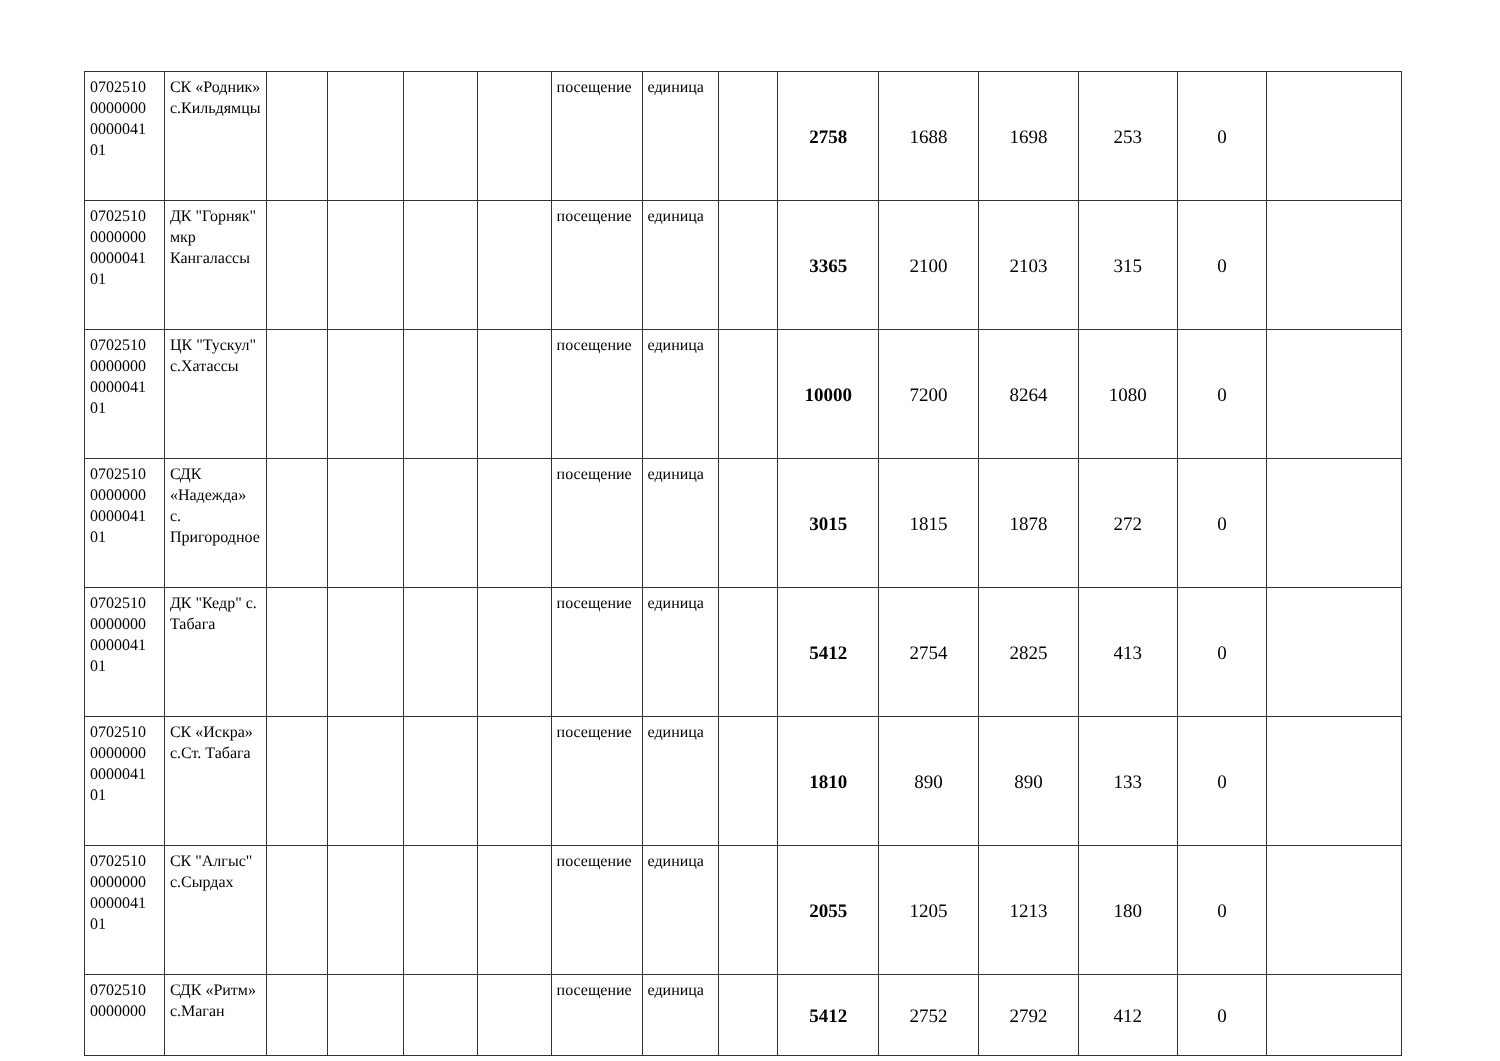| 0702510 0000000 0000041 01 | СК «Родник» с.Кильдямцы | | | | | посещение | единица | | 2758 | 1688 | 1698 | 253 | 0 | |
| 0702510 0000000 0000041 01 | ДК "Горняк" мкр Кангалассы | | | | | посещение | единица | | 3365 | 2100 | 2103 | 315 | 0 | |
| 0702510 0000000 0000041 01 | ЦК "Тускул" с.Хатассы | | | | | посещение | единица | | 10000 | 7200 | 8264 | 1080 | 0 | |
| 0702510 0000000 0000041 01 | СДК «Надежда» с. Пригородное | | | | | посещение | единица | | 3015 | 1815 | 1878 | 272 | 0 | |
| 0702510 0000000 0000041 01 | ДК "Кедр" с. Табага | | | | | посещение | единица | | 5412 | 2754 | 2825 | 413 | 0 | |
| 0702510 0000000 0000041 01 | СК «Искра» с.Ст. Табага | | | | | посещение | единица | | 1810 | 890 | 890 | 133 | 0 | |
| 0702510 0000000 0000041 01 | СК "Алгыс" с.Сырдах | | | | | посещение | единица | | 2055 | 1205 | 1213 | 180 | 0 | |
| 0702510 0000000 | СДК «Ритм» с.Маган | | | | | посещение | единица | | 5412 | 2752 | 2792 | 412 | 0 | |